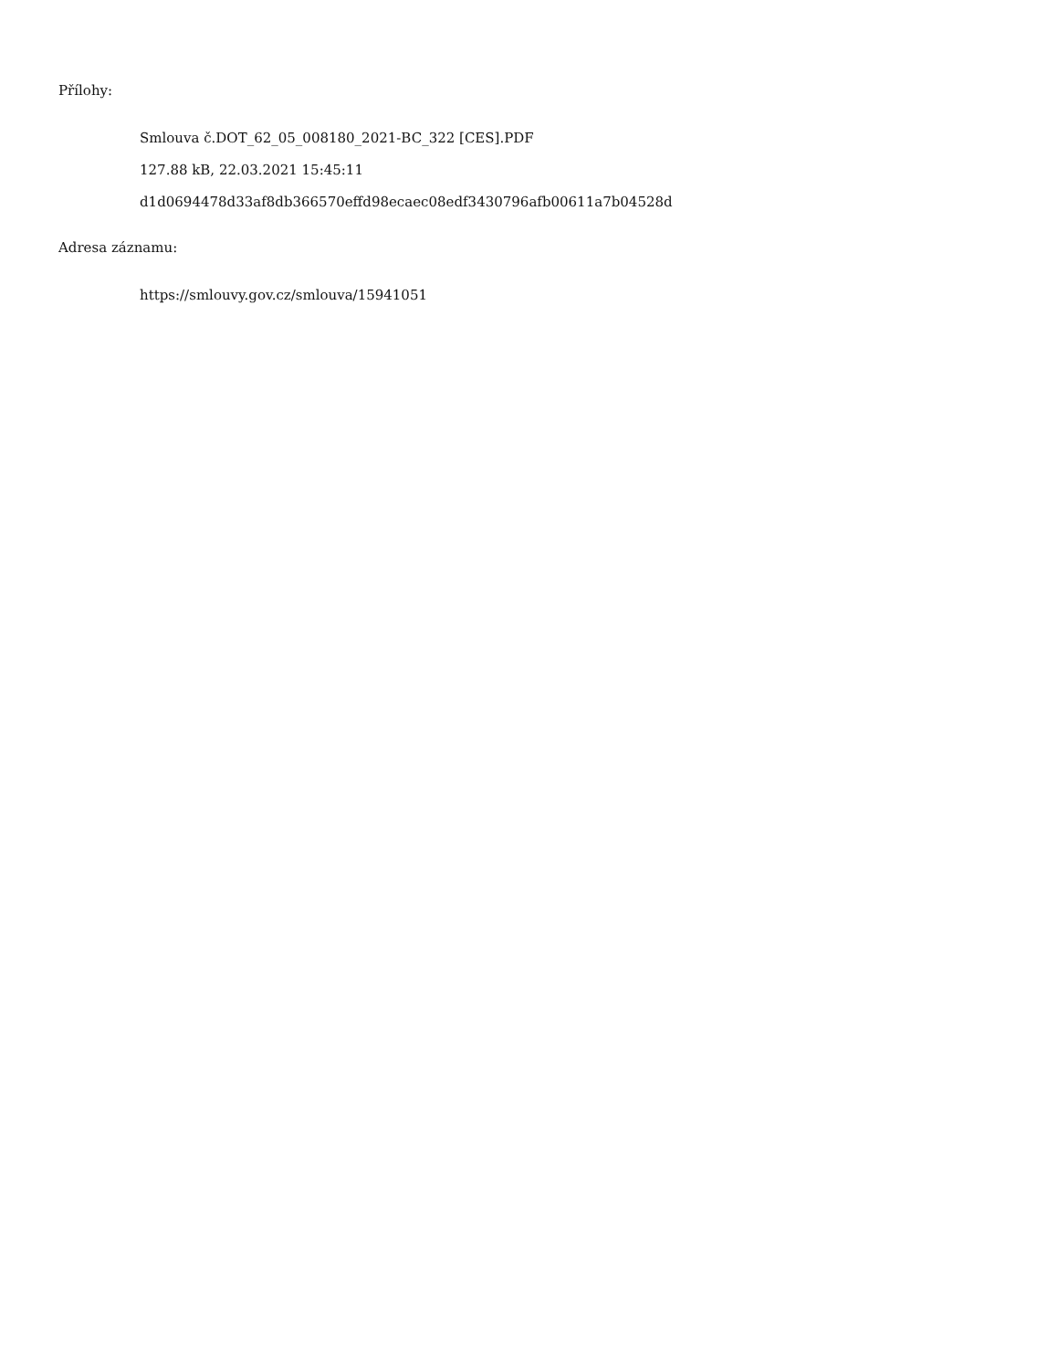Přílohy:
Smlouva č.DOT_62_05_008180_2021-BC_322 [CES].PDF
127.88 kB, 22.03.2021 15:45:11
d1d0694478d33af8db366570effd98ecaec08edf3430796afb00611a7b04528d
Adresa záznamu:
https://smlouvy.gov.cz/smlouva/15941051